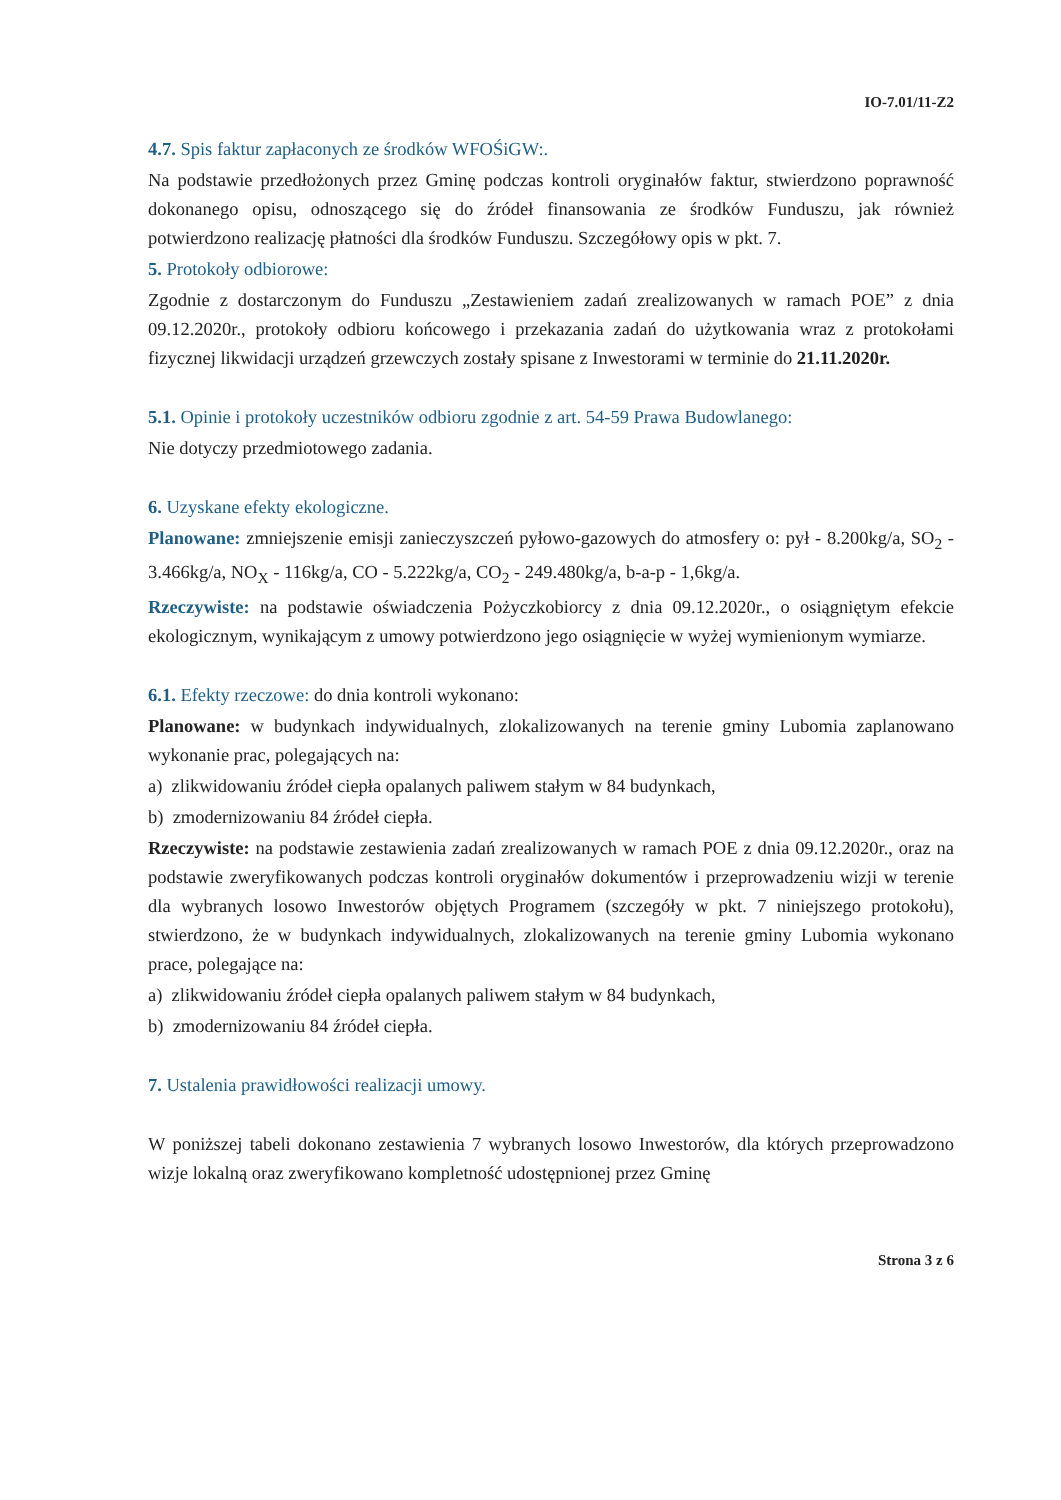IO-7.01/11-Z2
4.7. Spis faktur zapłaconych ze środków WFOŚiGW:.
Na podstawie przedłożonych przez Gminę podczas kontroli oryginałów faktur, stwierdzono poprawność dokonanego opisu, odnoszącego się do źródeł finansowania ze środków Funduszu, jak również potwierdzono realizację płatności dla środków Funduszu. Szczegółowy opis w pkt. 7.
5. Protokoły odbiorowe:
Zgodnie z dostarczonym do Funduszu „Zestawieniem zadań zrealizowanych w ramach POE” z dnia 09.12.2020r., protokoły odbioru końcowego i przekazania zadań do użytkowania wraz z protokołami fizycznej likwidacji urządzeń grzewczych zostały spisane z Inwestorami w terminie do 21.11.2020r.
5.1. Opinie i protokoły uczestników odbioru zgodnie z art. 54-59 Prawa Budowlanego:
Nie dotyczy przedmiotowego zadania.
6. Uzyskane efekty ekologiczne.
Planowane: zmniejszenie emisji zanieczyszczeń pyłowo-gazowych do atmosfery o: pył - 8.200kg/a, SO<sub>2</sub> - 3.466kg/a, NO<sub>X</sub> - 116kg/a, CO - 5.222kg/a, CO<sub>2</sub> - 249.480kg/a, b-a-p - 1,6kg/a.
Rzeczywiste: na podstawie oświadczenia Pożyczkobiorcy z dnia 09.12.2020r., o osiągniętym efekcie ekologicznym, wynikającym z umowy potwierdzono jego osiągnięcie w wyżej wymienionym wymiarze.
6.1. Efekty rzeczowe: do dnia kontroli wykonano:
Planowane: w budynkach indywidualnych, zlokalizowanych na terenie gminy Lubomia zaplanowano wykonanie prac, polegających na:
a) zlikwidowaniu źródeł ciepła opalanych paliwem stałym w 84 budynkach,
b) zmodernizowaniu 84 źródeł ciepła.
Rzeczywiste: na podstawie zestawienia zadań zrealizowanych w ramach POE z dnia 09.12.2020r., oraz na podstawie zweryfikowanych podczas kontroli oryginałów dokumentów i przeprowadzeniu wizji w terenie dla wybranych losowo Inwestorów objętych Programem (szczegóły w pkt. 7 niniejszego protokołu), stwierdzono, że w budynkach indywidualnych, zlokalizowanych na terenie gminy Lubomia wykonano prace, polegające na:
a) zlikwidowaniu źródeł ciepła opalanych paliwem stałym w 84 budynkach,
b) zmodernizowaniu 84 źródeł ciepła.
7. Ustalenia prawidłowości realizacji umowy.
W poniższej tabeli dokonano zestawienia 7 wybranych losowo Inwestorów, dla których przeprowadzono wizje lokalną oraz zweryfikowano kompletność udostępnionej przez Gminę
Strona 3 z 6